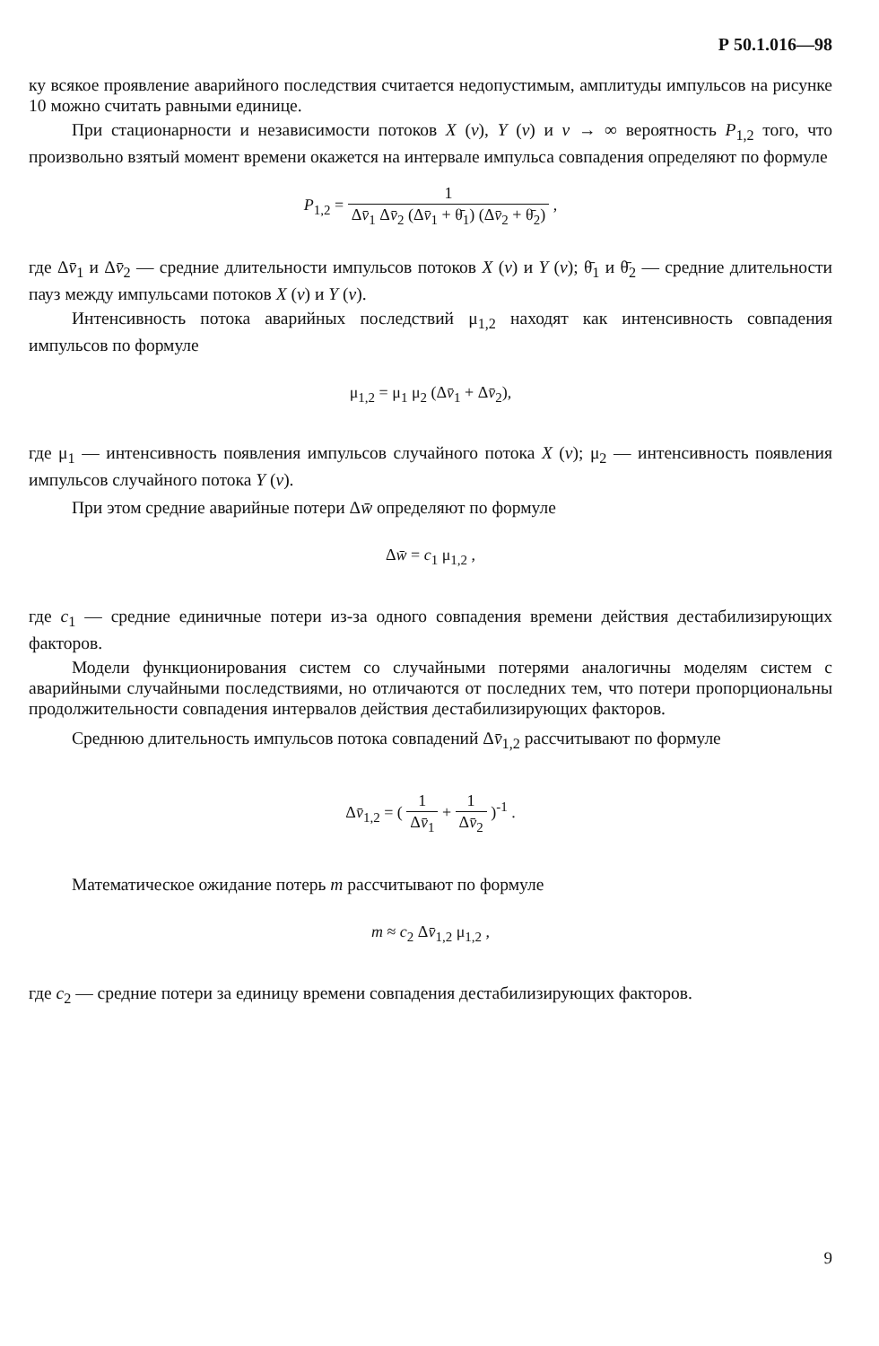Р 50.1.016—98
ку всякое проявление аварийного последствия считается недопустимым, амплитуды импульсов на рисунке 10 можно считать равными единице.
При стационарности и независимости потоков X (v), Y (v) и v → ∞ вероятность P<sub>1,2</sub> того, что произвольно взятый момент времени окажется на интервале импульса совпадения определяют по формуле
P<sub>1,2</sub> = 1 Δv̄<sub>1</sub> Δv̄<sub>2</sub> (Δv̄<sub>1</sub> + θ̄<sub>1</sub>) (Δv̄<sub>2</sub> + θ̄<sub>2</sub>) ,
где Δv̄<sub>1</sub> и Δv̄<sub>2</sub> — средние длительности импульсов потоков X (v) и Y (v); θ̄<sub>1</sub> и θ̄<sub>2</sub> — средние длительности пауз между импульсами потоков X (v) и Y (v).
Интенсивность потока аварийных последствий μ<sub>1,2</sub> находят как интенсивность совпадения импульсов по формуле
μ<sub>1,2</sub> = μ<sub>1</sub> μ<sub>2</sub> (Δv̄<sub>1</sub> + Δv̄<sub>2</sub>),
где μ<sub>1</sub> — интенсивность появления импульсов случайного потока X (v); μ<sub>2</sub> — интенсивность появления импульсов случайного потока Y (v).
При этом средние аварийные потери Δw̄ определяют по формуле
Δw̄ = c<sub>1</sub> μ<sub>1,2</sub> ,
где c<sub>1</sub> — средние единичные потери из-за одного совпадения времени действия дестабилизирующих факторов.
Модели функционирования систем со случайными потерями аналогичны моделям систем с аварийными случайными последствиями, но отличаются от последних тем, что потери пропорциональны продолжительности совпадения интервалов действия дестабилизирующих факторов.
Среднюю длительность импульсов потока совпадений Δv̄<sub>1,2</sub> рассчитывают по формуле
Δv̄<sub>1,2</sub> = ( 1 Δv̄<sub>1</sub> + 1 Δv̄<sub>2</sub> )<sup>-1</sup> .
Математическое ожидание потерь m рассчитывают по формуле
m ≈ c<sub>2</sub> Δv̄<sub>1,2</sub> μ<sub>1,2</sub> ,
где c<sub>2</sub> — средние потери за единицу времени совпадения дестабилизирующих факторов.
9